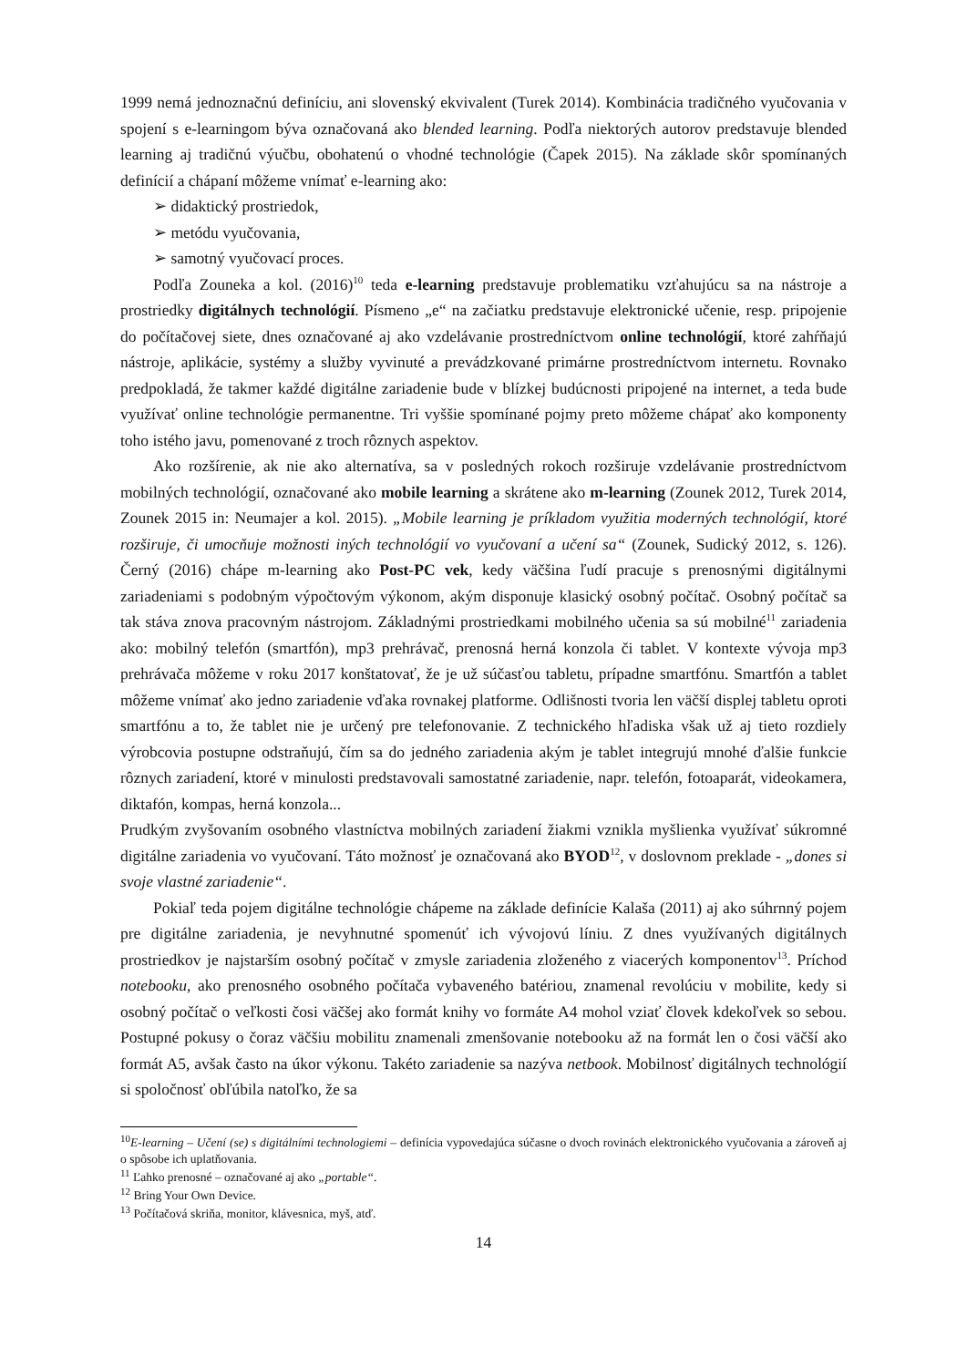1999 nemá jednoznačnú definíciu, ani slovenský ekvivalent (Turek 2014). Kombinácia tradičného vyučovania v spojení s e-learningom býva označovaná ako blended learning. Podľa niektorých autorov predstavuje blended learning aj tradičnú výučbu, obohatenú o vhodné technológie (Čapek 2015). Na základe skôr spomínaných definícií a chápaní môžeme vnímať e-learning ako:
➢ didaktický prostriedok,
➢ metódu vyučovania,
➢ samotný vyučovací proces.
Podľa Zouneka a kol. (2016)<sup>10</sup> teda e-learning predstavuje problematiku vzťahujúcu sa na nástroje a prostriedky digitálnych technológií. Písmeno „e“ na začiatku predstavuje elektronické učenie, resp. pripojenie do počítačovej siete, dnes označované aj ako vzdelávanie prostredníctvom online technológií, ktoré zahŕňajú nástroje, aplikácie, systémy a služby vyvinuté a prevádzkované primárne prostredníctvom internetu. Rovnako predpokladá, že takmer každé digitálne zariadenie bude v blízkej budúcnosti pripojené na internet, a teda bude využívať online technológie permanentne. Tri vyššie spomínané pojmy preto môžeme chápať ako komponenty toho istého javu, pomenované z troch rôznych aspektov.
Ako rozšírenie, ak nie ako alternatíva, sa v posledných rokoch rozširuje vzdelávanie prostredníctvom mobilných technológií, označované ako mobile learning a skrátene ako m-learning (Zounek 2012, Turek 2014, Zounek 2015 in: Neumajer a kol. 2015). „Mobile learning je príkladom využitia moderných technológií, ktoré rozširuje, či umocňuje možnosti iných technológií vo vyučovaní a učení sa“ (Zounek, Sudický 2012, s. 126). Černý (2016) chápe m-learning ako Post-PC vek, kedy väčšina ľudí pracuje s prenosnými digitálnymi zariadeniami s podobným výpočtovým výkonom, akým disponuje klasický osobný počítač. Osobný počítač sa tak stáva znova pracovným nástrojom. Základnými prostriedkami mobilného učenia sa sú mobilné<sup>11</sup> zariadenia ako: mobilný telefón (smartfón), mp3 prehrávač, prenosná herná konzola či tablet. V kontexte vývoja mp3 prehrávača môžeme v roku 2017 konštatovať, že je už súčasťou tabletu, prípadne smartfónu. Smartfón a tablet môžeme vnímať ako jedno zariadenie vďaka rovnakej platforme. Odlišnosti tvoria len väčší displej tabletu oproti smartfónu a to, že tablet nie je určený pre telefonovanie. Z technického hľadiska však už aj tieto rozdiely výrobcovia postupne odstraňujú, čím sa do jedného zariadenia akým je tablet integrujú mnohé ďalšie funkcie rôznych zariadení, ktoré v minulosti predstavovali samostatné zariadenie, napr. telefón, fotoaparát, videokamera, diktafón, kompas, herná konzola...
Prudkým zvyšovaním osobného vlastníctva mobilných zariadení žiakmi vznikla myšlienka využívať súkromné digitálne zariadenia vo vyučovaní. Táto možnosť je označovaná ako BYOD<sup>12</sup>, v doslovnom preklade - „dones si svoje vlastné zariadenie“.
Pokiaľ teda pojem digitálne technológie chápeme na základe definície Kalaša (2011) aj ako súhrnný pojem pre digitálne zariadenia, je nevyhnutné spomenúť ich vývojovú líniu. Z dnes využívaných digitálnych prostriedkov je najstarším osobný počítač v zmysle zariadenia zloženého z viacerých komponentov<sup>13</sup>. Príchod notebooku, ako prenosného osobného počítača vybaveného batériou, znamenal revolúciu v mobilite, kedy si osobný počítač o veľkosti čosi väčšej ako formát knihy vo formáte A4 mohol vziať človek kdekoľvek so sebou. Postupné pokusy o čoraz väčšiu mobilitu znamenali zmenšovanie notebooku až na formát len o čosi väčší ako formát A5, avšak často na úkor výkonu. Takéto zariadenie sa nazýva netbook. Mobilnosť digitálnych technológií si spoločnosť obľúbila natoľko, že sa
<sup>10</sup> E-learning – Učení (se) s digitálními technologiemi – definícia vypovedajúca súčasne o dvoch rovinách elektronického vyučovania a zároveň aj o spôsobe ich uplatňovania.
<sup>11</sup> Ľahko prenosné – označované aj ako „portable“.
<sup>12</sup> Bring Your Own Device.
<sup>13</sup> Počítačová skriňa, monitor, klávesnica, myš, atď.
14